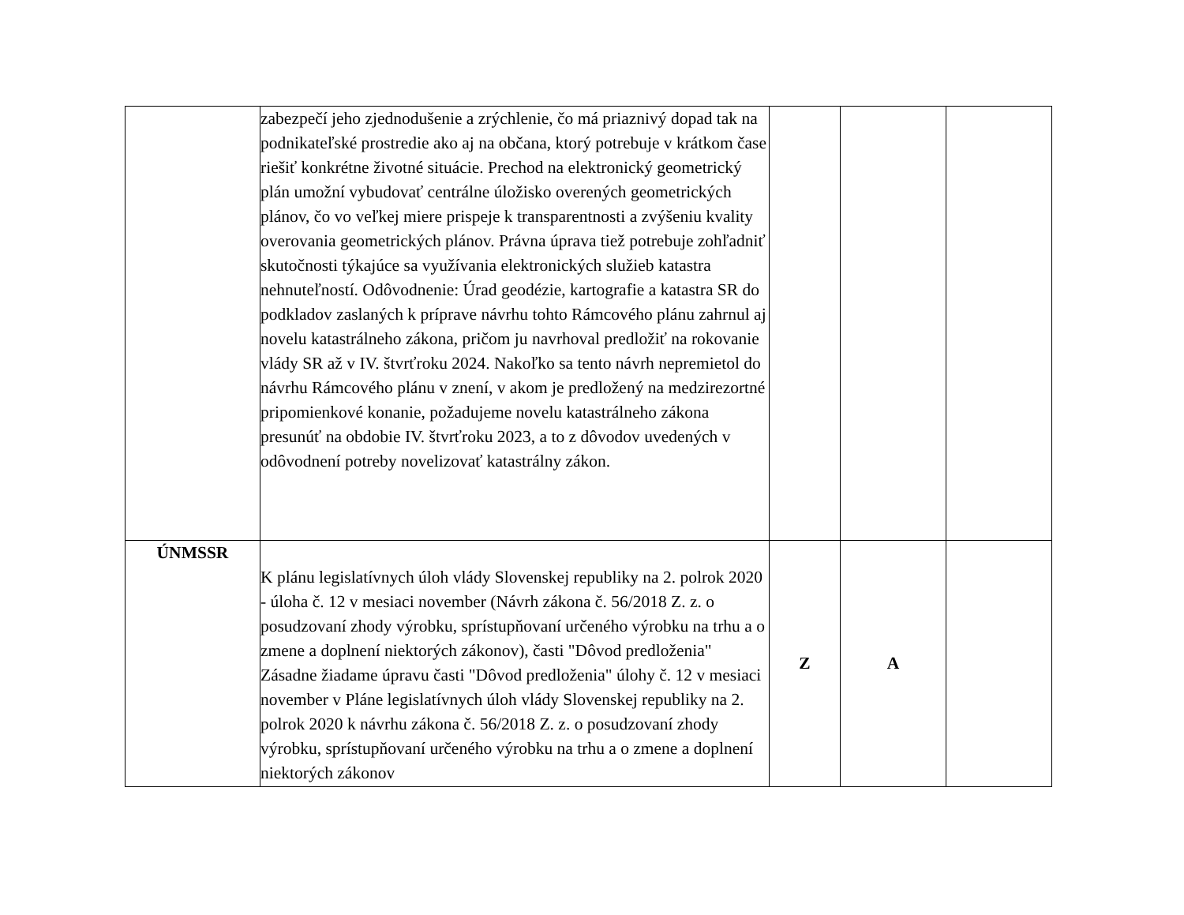| | zabezpečí jeho zjednodušenie a zrýchlenie, čo má priaznivý dopad tak na podnikateľské prostredie ako aj na občana, ktorý potrebuje v krátkom čase riešiť konkrétne životné situácie. Prechod na elektronický geometrický plán umožní vybudovať centrálne úložisko overených geometrických plánov, čo vo veľkej miere prispeje k transparentnosti a zvýšeniu kvality overovania geometrických plánov. Právna úprava tiež potrebuje zohľadniť skutočnosti týkajúce sa využívania elektronických služieb katastra nehnuteľností. Odôvodnenie: Úrad geodézie, kartografie a katastra SR do podkladov zaslaných k príprave návrhu tohto Rámcového plánu zahrnul aj novelu katastrálneho zákona, pričom ju navrhoval predložiť na rokovanie vlády SR až v IV. štvrťroku 2024. Nakoľko sa tento návrh nepremietol do návrhu Rámcového plánu v znení, v akom je predložený na medzirezortné pripomienkové konanie, požadujeme novelu katastrálneho zákona presunúť na obdobie IV. štvrťroku 2023, a to z dôvodov uvedených v odôvodnení potreby novelizovať katastrálny zákon. | | | |
| ÚNMSSR | K plánu legislatívnych úloh vlády Slovenskej republiky na 2. polrok 2020 - úloha č. 12 v mesiaci november (Návrh zákona č. 56/2018 Z. z. o posudzovaní zhody výrobku, sprístupňovaní určeného výrobku na trhu a o zmene a doplnení niektorých zákonov), časti "Dôvod predloženia" Zásadne žiadame úpravu časti "Dôvod predloženia" úlohy č. 12 v mesiaci november v Pláne legislatívnych úloh vlády Slovenskej republiky na 2. polrok 2020 k návrhu zákona č. 56/2018 Z. z. o posudzovaní zhody výrobku, sprístupňovaní určeného výrobku na trhu a o zmene a doplnení niektorých zákonov | Z | A | |